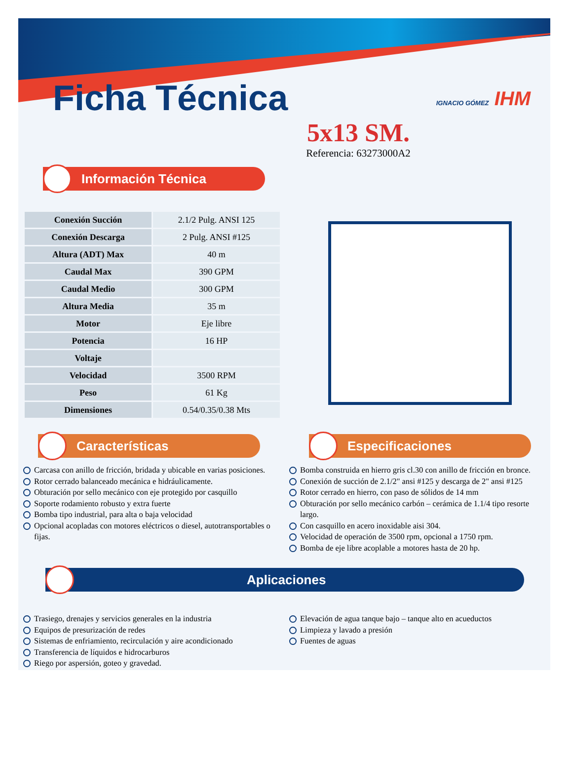Ficha Técnica
IGNACIO GÓMEZ IHM
5x13 SM.
Referencia: 63273000A2
Información Técnica
| Conexión Succión | 2.1/2 Pulg. ANSI 125 |
| Conexión Descarga | 2 Pulg. ANSI #125 |
| Altura (ADT) Max | 40 m |
| Caudal Max | 390 GPM |
| Caudal Medio | 300 GPM |
| Altura Media | 35 m |
| Motor | Eje libre |
| Potencia | 16 HP |
| Voltaje | |
| Velocidad | 3500 RPM |
| Peso | 61 Kg |
| Dimensiones | 0.54/0.35/0.38 Mts |
Características
Carcasa con anillo de fricción, bridada y ubicable en varias posiciones.
Rotor cerrado balanceado mecánica e hidráulicamente.
Obturación por sello mecánico con eje protegido por casquillo
Soporte rodamiento robusto y extra fuerte
Bomba tipo industrial, para alta o baja velocidad
Opcional acopladas con motores eléctricos o diesel, autotransportables o fijas.
Especificaciones
Bomba construida en hierro gris cl.30 con anillo de fricción en bronce.
Conexión de succión de 2.1/2" ansi #125 y descarga de 2" ansi #125
Rotor cerrado en hierro, con paso de sólidos de 14 mm
Obturación por sello mecánico carbón – cerámica de 1.1/4 tipo resorte largo.
Con casquillo en acero inoxidable aisi 304.
Velocidad de operación de 3500 rpm, opcional a 1750 rpm.
Bomba de eje libre acoplable a motores hasta de 20 hp.
Aplicaciones
Trasiego, drenajes y servicios generales en la industria
Equipos de presurización de redes
Sistemas de enfriamiento, recirculación y aire acondicionado
Transferencia de líquidos e hidrocarburos
Riego por aspersión, goteo y gravedad.
Elevación de agua tanque bajo – tanque alto en acueductos
Limpieza y lavado a presión
Fuentes de aguas